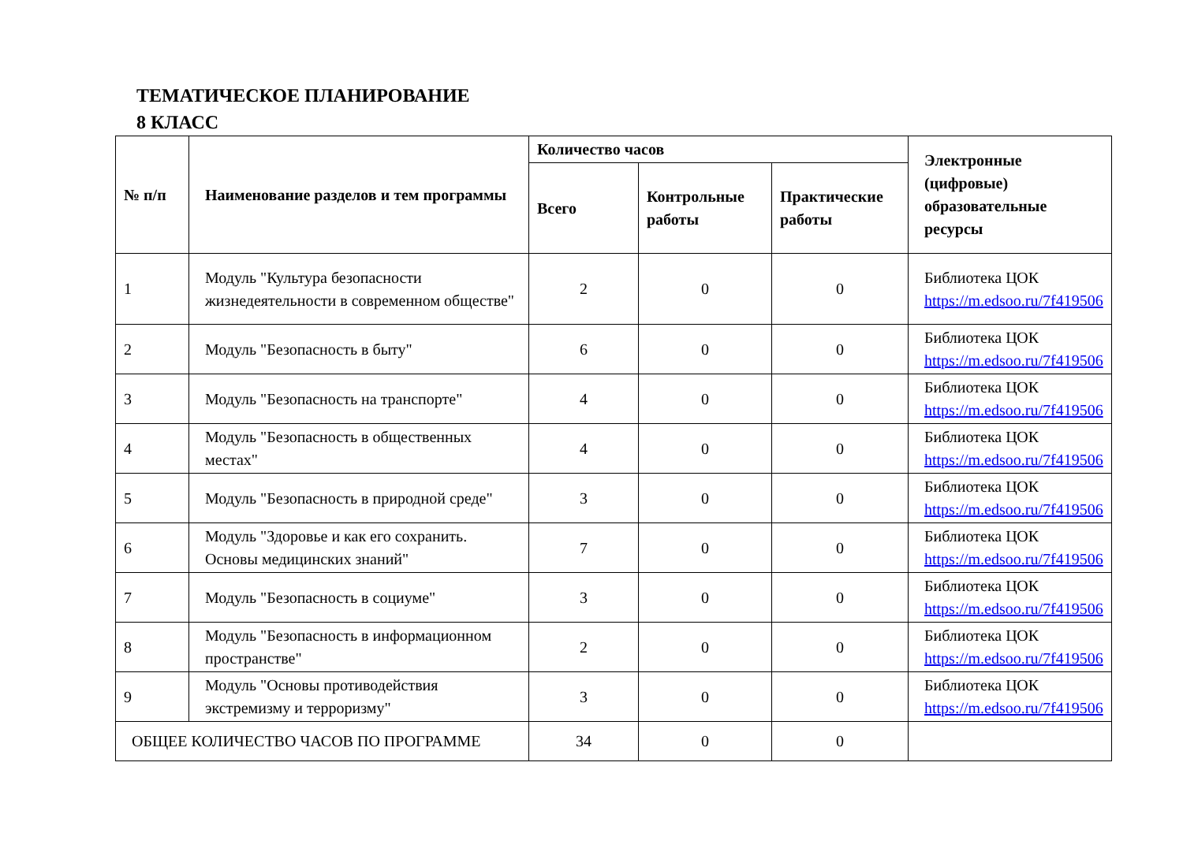ТЕМАТИЧЕСКОЕ ПЛАНИРОВАНИЕ
8 КЛАСС
| № п/п | Наименование разделов и тем программы | Количество часов | | | Электронные (цифровые) образовательные ресурсы |
| --- | --- | --- | --- | --- | --- |
| | | Всего | Контрольные работы | Практические работы | |
| 1 | Модуль "Культура безопасности жизнедеятельности в современном обществе" | 2 | 0 | 0 | Библиотека ЦОК https://m.edsoo.ru/7f419506 |
| 2 | Модуль "Безопасность в быту" | 6 | 0 | 0 | Библиотека ЦОК https://m.edsoo.ru/7f419506 |
| 3 | Модуль "Безопасность на транспорте" | 4 | 0 | 0 | Библиотека ЦОК https://m.edsoo.ru/7f419506 |
| 4 | Модуль "Безопасность в общественных местах" | 4 | 0 | 0 | Библиотека ЦОК https://m.edsoo.ru/7f419506 |
| 5 | Модуль "Безопасность в природной среде" | 3 | 0 | 0 | Библиотека ЦОК https://m.edsoo.ru/7f419506 |
| 6 | Модуль "Здоровье и как его сохранить. Основы медицинских знаний" | 7 | 0 | 0 | Библиотека ЦОК https://m.edsoo.ru/7f419506 |
| 7 | Модуль "Безопасность в социуме" | 3 | 0 | 0 | Библиотека ЦОК https://m.edsoo.ru/7f419506 |
| 8 | Модуль "Безопасность в информационном пространстве" | 2 | 0 | 0 | Библиотека ЦОК https://m.edsoo.ru/7f419506 |
| 9 | Модуль "Основы противодействия экстремизму и терроризму" | 3 | 0 | 0 | Библиотека ЦОК https://m.edsoo.ru/7f419506 |
| ОБЩЕЕ КОЛИЧЕСТВО ЧАСОВ ПО ПРОГРАММЕ | | 34 | 0 | 0 | |